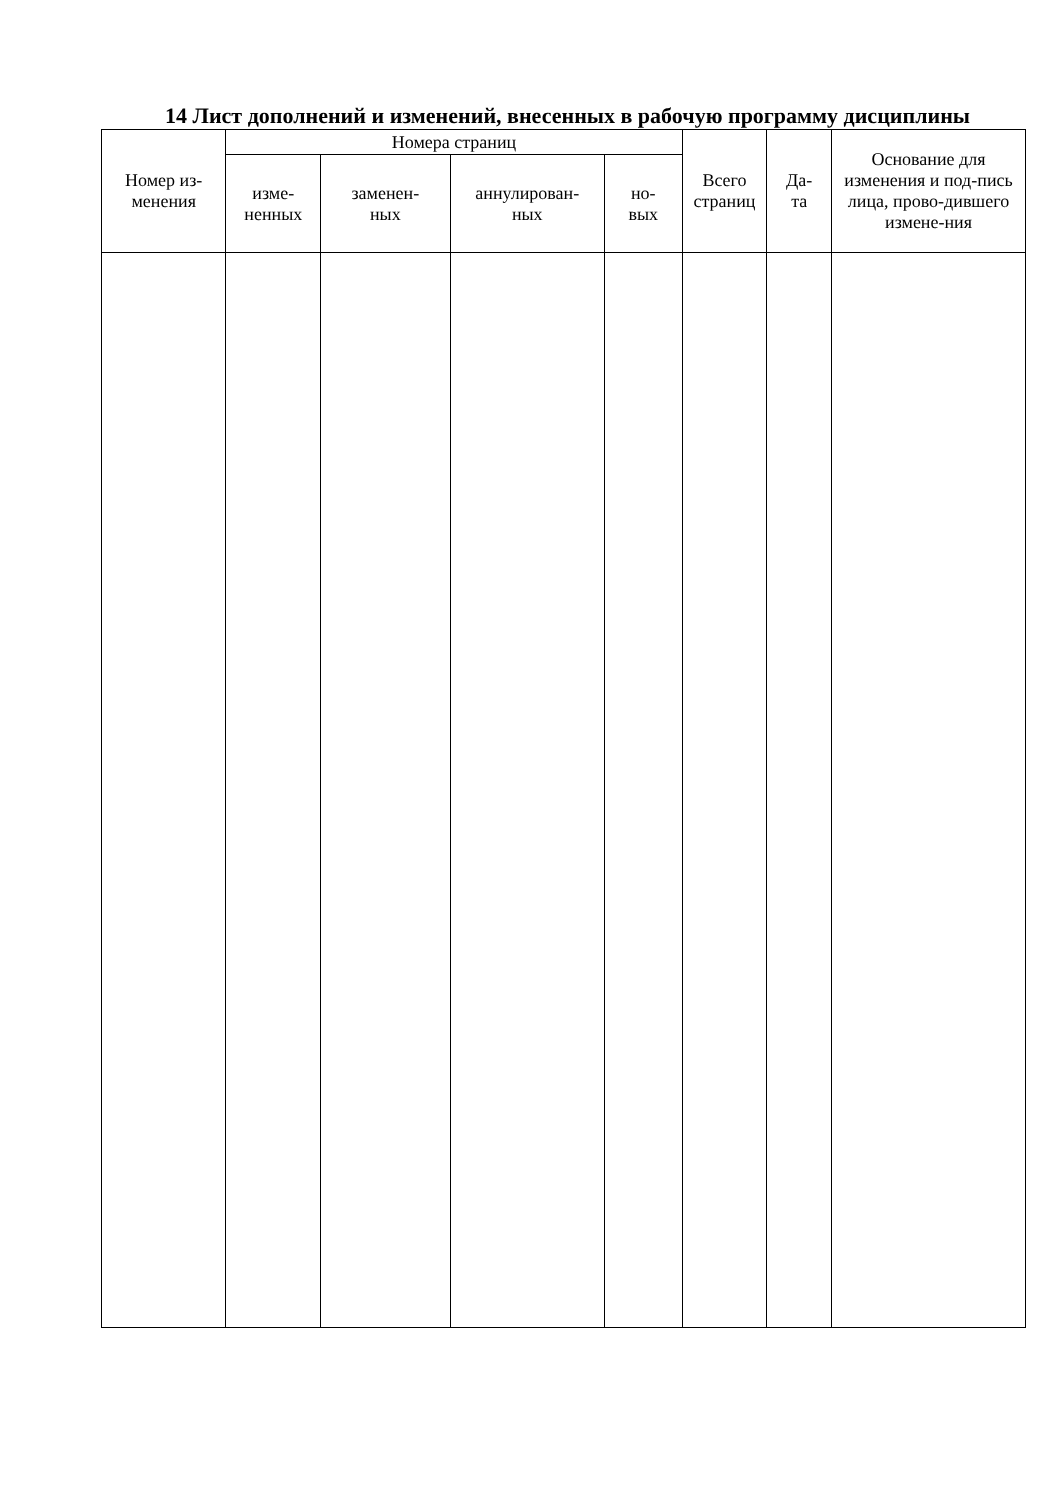14 Лист дополнений и изменений, внесенных в рабочую программу дисциплины
| Номер из- менения | Номера страниц | | | | Всего страниц | Да- та | Основание для изменения и под-пись лица, прово-дившего измене-ния |
| --- | --- | --- | --- | --- | --- | --- | --- |
| | изме- ненных | заменен- ных | аннулирован- ных | но- вых | | | |